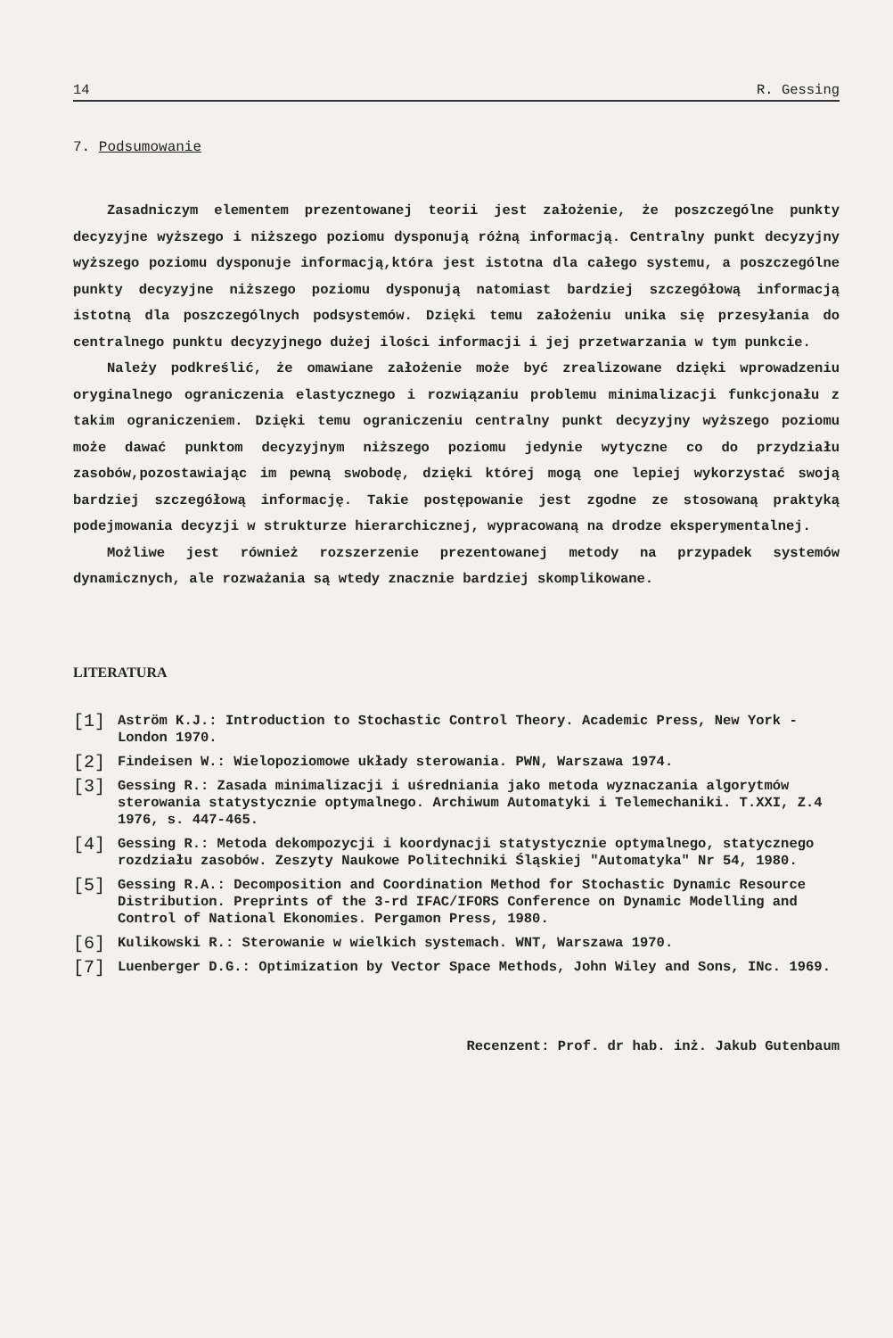14 R. Gessing
7. Podsumowanie
Zasadniczym elementem prezentowanej teorii jest założenie, że poszczególne punkty decyzyjne wyższego i niższego poziomu dysponują różną informacją. Centralny punkt decyzyjny wyższego poziomu dysponuje informacją,która jest istotna dla całego systemu, a poszczególne punkty decyzyjne niższego poziomu dysponują natomiast bardziej szczegółową informacją istotną dla poszczególnych podsystemów. Dzięki temu założeniu unika się przesyłania do centralnego punktu decyzyjnego dużej ilości informacji i jej przetwarzania w tym punkcie.
Należy podkreślić, że omawiane założenie może być zrealizowane dzięki wprowadzeniu oryginalnego ograniczenia elastycznego i rozwiązaniu problemu minimalizacji funkcjonału z takim ograniczeniem. Dzięki temu ograniczeniu centralny punkt decyzyjny wyższego poziomu może dawać punktom decyzyjnym niższego poziomu jedynie wytyczne co do przydziału zasobów,pozostawiając im pewną swobodę, dzięki której mogą one lepiej wykorzystać swoją bardziej szczegółową informację. Takie postępowanie jest zgodne ze stosowaną praktyką podejmowania decyzji w strukturze hierarchicznej, wypracowaną na drodze eksperymentalnej.
Możliwe jest również rozszerzenie prezentowanej metody na przypadek systemów dynamicznych, ale rozważania są wtedy znacznie bardziej skomplikowane.
LITERATURA
[1] Aström K.J.: Introduction to Stochastic Control Theory. Academic Press, New York - London 1970.
[2] Findeisen W.: Wielopoziomowe układy sterowania. PWN, Warszawa 1974.
[3] Gessing R.: Zasada minimalizacji i uśredniania jako metoda wyznaczania algorytmów sterowania statystycznie optymalnego. Archiwum Automatyki i Telemechaniki. T.XXI, Z.4 1976, s. 447-465.
[4] Gessing R.: Metoda dekompozycji i koordynacji statystycznie optymalnego, statycznego rozdziału zasobów. Zeszyty Naukowe Politechniki Śląskiej "Automatyka" Nr 54, 1980.
[5] Gessing R.A.: Decomposition and Coordination Method for Stochastic Dynamic Resource Distribution. Preprints of the 3-rd IFAC/IFORS Conference on Dynamic Modelling and Control of National Ekonomies. Pergamon Press, 1980.
[6] Kulikowski R.: Sterowanie w wielkich systemach. WNT, Warszawa 1970.
[7] Luenberger D.G.: Optimization by Vector Space Methods, John Wiley and Sons, INc. 1969.
Recenzent: Prof. dr hab. inż. Jakub Gutenbaum